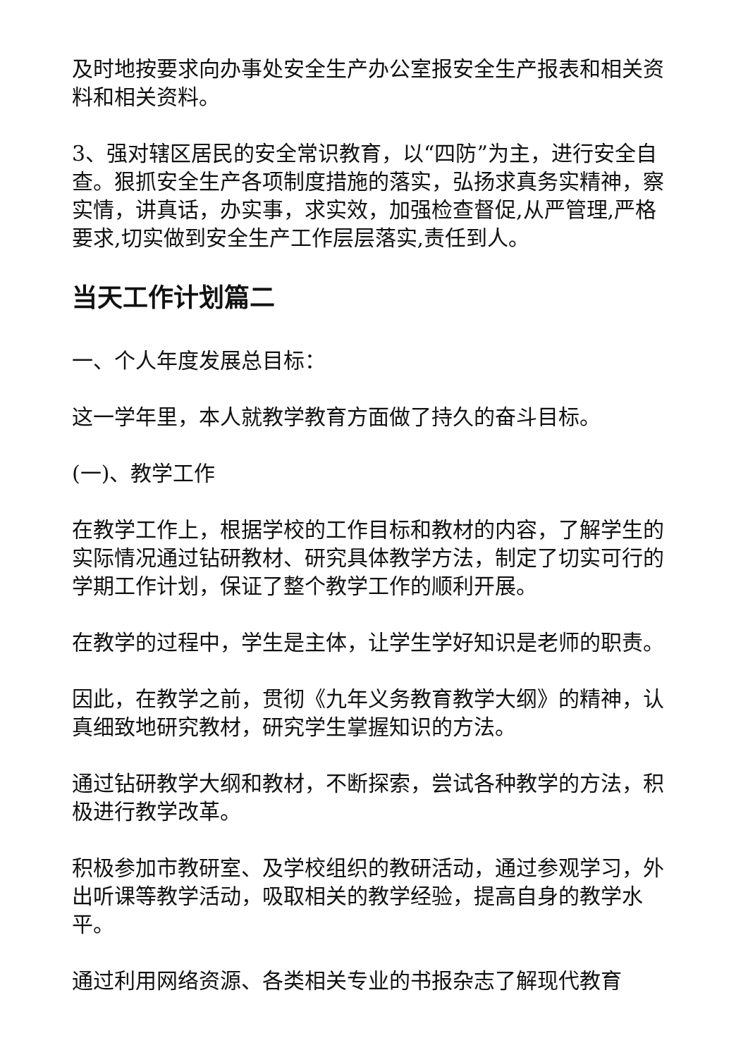及时地按要求向办事处安全生产办公室报安全生产报表和相关资料和相关资料。
3、强对辖区居民的安全常识教育，以“四防”为主，进行安全自查。狠抓安全生产各项制度措施的落实，弘扬求真务实精神，察实情，讲真话，办实事，求实效，加强检查督促,从严管理,严格要求,切实做到安全生产工作层层落实,责任到人。
当天工作计划篇二
一、个人年度发展总目标：
这一学年里，本人就教学教育方面做了持久的奋斗目标。
(一)、教学工作
在教学工作上，根据学校的工作目标和教材的内容，了解学生的实际情况通过钻研教材、研究具体教学方法，制定了切实可行的学期工作计划，保证了整个教学工作的顺利开展。
在教学的过程中，学生是主体，让学生学好知识是老师的职责。
因此，在教学之前，贯彻《九年义务教育教学大纲》的精神，认真细致地研究教材，研究学生掌握知识的方法。
通过钻研教学大纲和教材，不断探索，尝试各种教学的方法，积极进行教学改革。
积极参加市教研室、及学校组织的教研活动，通过参观学习，外出听课等教学活动，吸取相关的教学经验，提高自身的教学水平。
通过利用网络资源、各类相关专业的书报杂志了解现代教育